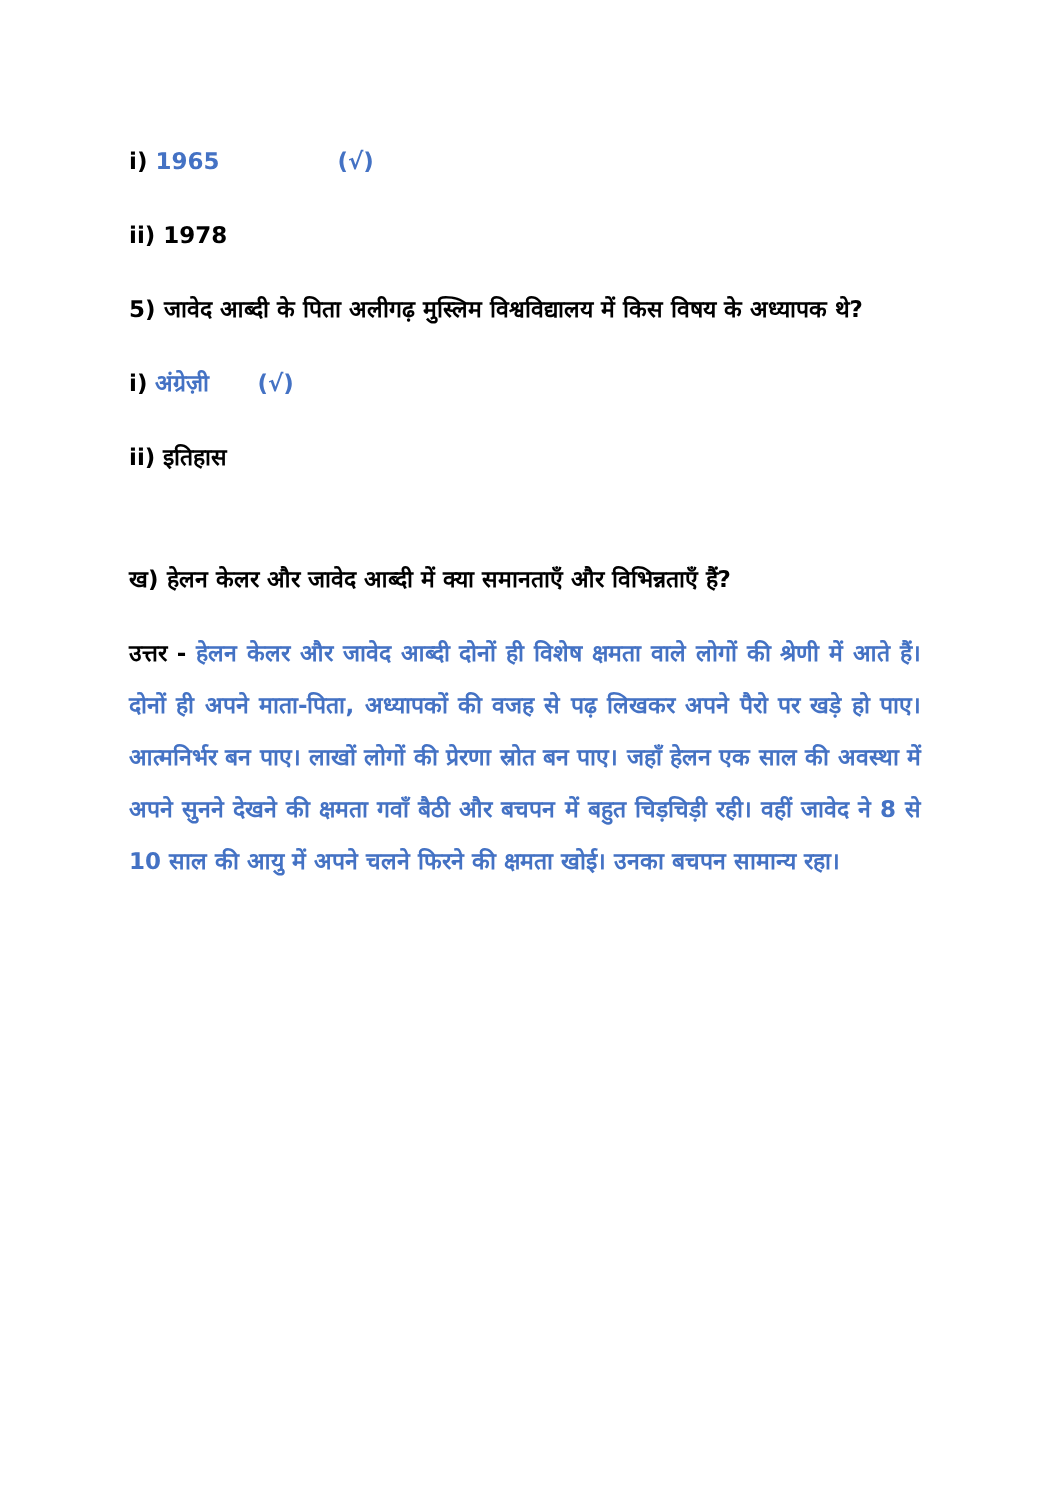i) 1965 (√)
ii) 1978
5) जावेद आब्दी के पिता अलीगढ़ मुस्लिम विश्वविद्यालय में किस विषय के अध्यापक थे?
i) अंग्रेज़ी (√)
ii) इतिहास
ख) हेलन केलर और जावेद आब्दी में क्या समानताएँ और विभिन्नताएँ हैं?
उत्तर - हेलन केलर और जावेद आब्दी दोनों ही विशेष क्षमता वाले लोगों की श्रेणी में आते हैं। दोनों ही अपने माता-पिता, अध्यापकों की वजह से पढ़ लिखकर अपने पैरो पर खड़े हो पाए। आत्मनिर्भर बन पाए। लाखों लोगों की प्रेरणा स्रोत बन पाए। जहाँ हेलन एक साल की अवस्था में अपने सुनने देखने की क्षमता गवाँ बैठी और बचपन में बहुत चिड़चिड़ी रही। वहीं जावेद ने 8 से 10 साल की आयु में अपने चलने फिरने की क्षमता खोई। उनका बचपन सामान्य रहा।